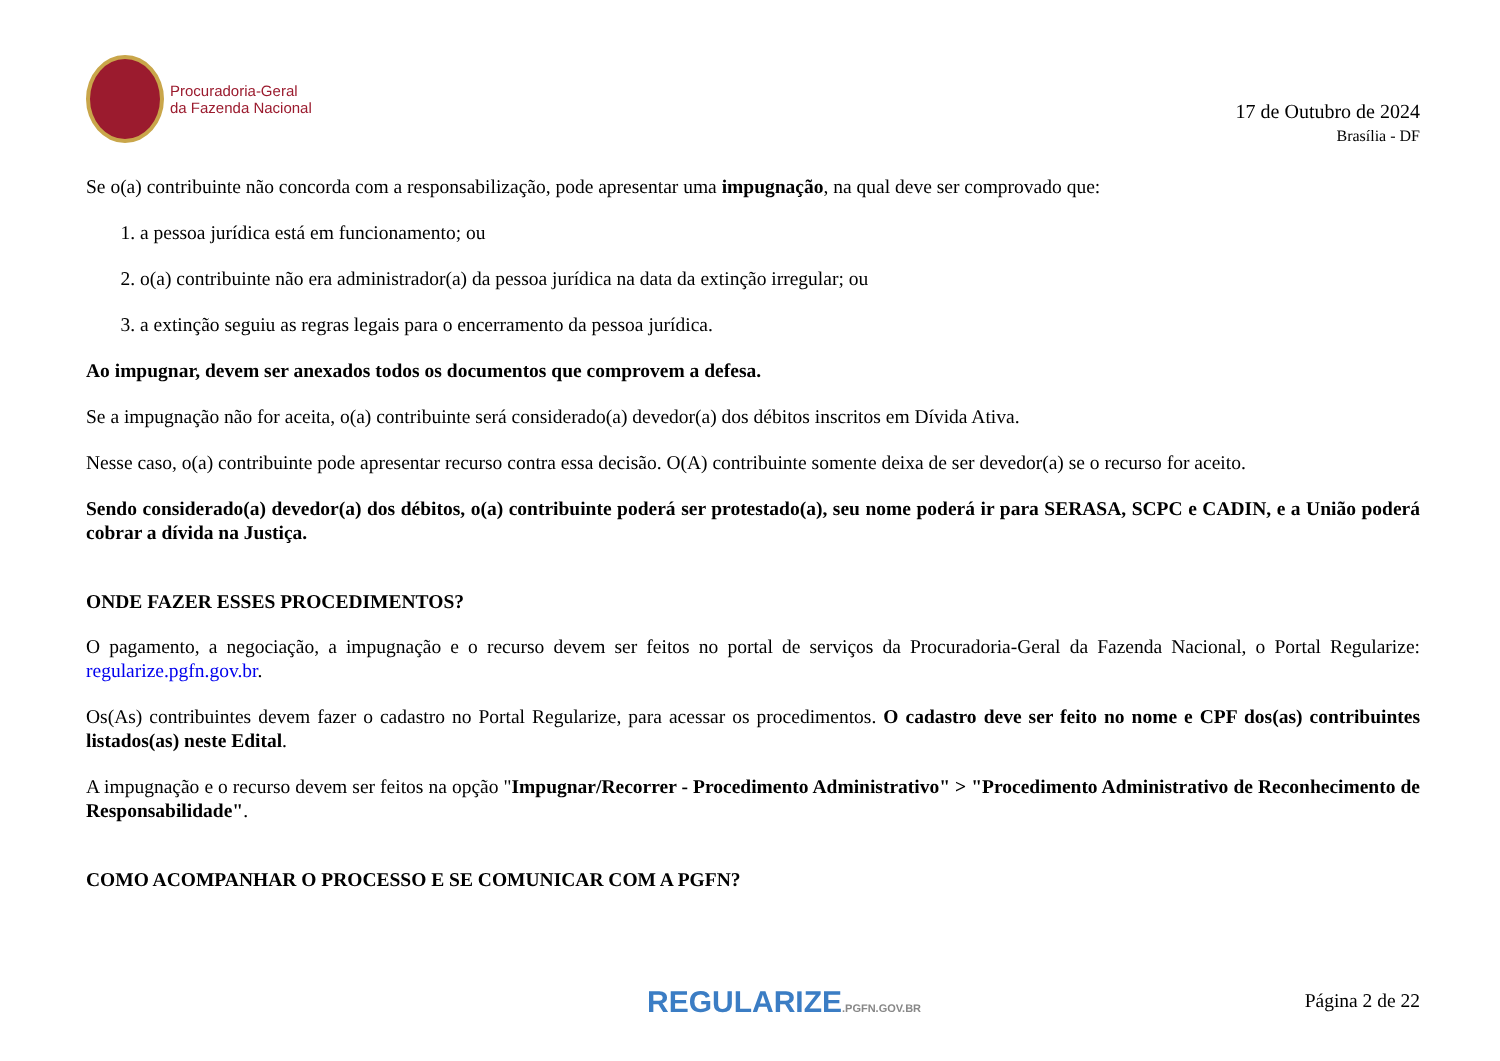Procuradoria-Geral
da Fazenda Nacional
17 de Outubro de 2024
Brasília - DF
Se o(a) contribuinte não concorda com a responsabilização, pode apresentar uma impugnação, na qual deve ser comprovado que:
1. a pessoa jurídica está em funcionamento; ou
2. o(a) contribuinte não era administrador(a) da pessoa jurídica na data da extinção irregular; ou
3. a extinção seguiu as regras legais para o encerramento da pessoa jurídica.
Ao impugnar, devem ser anexados todos os documentos que comprovem a defesa.
Se a impugnação não for aceita, o(a) contribuinte será considerado(a) devedor(a) dos débitos inscritos em Dívida Ativa.
Nesse caso, o(a) contribuinte pode apresentar recurso contra essa decisão. O(A) contribuinte somente deixa de ser devedor(a) se o recurso for aceito.
Sendo considerado(a) devedor(a) dos débitos, o(a) contribuinte poderá ser protestado(a), seu nome poderá ir para SERASA, SCPC e CADIN, e a União poderá cobrar a dívida na Justiça.
ONDE FAZER ESSES PROCEDIMENTOS?
O pagamento, a negociação, a impugnação e o recurso devem ser feitos no portal de serviços da Procuradoria-Geral da Fazenda Nacional, o Portal Regularize: regularize.pgfn.gov.br.
Os(As) contribuintes devem fazer o cadastro no Portal Regularize, para acessar os procedimentos. O cadastro deve ser feito no nome e CPF dos(as) contribuintes listados(as) neste Edital.
A impugnação e o recurso devem ser feitos na opção "Impugnar/Recorrer - Procedimento Administrativo" > "Procedimento Administrativo de Reconhecimento de Responsabilidade".
COMO ACOMPANHAR O PROCESSO E SE COMUNICAR COM A PGFN?
REGULARIZE.PGFN.GOV.BR
Página 2 de 22